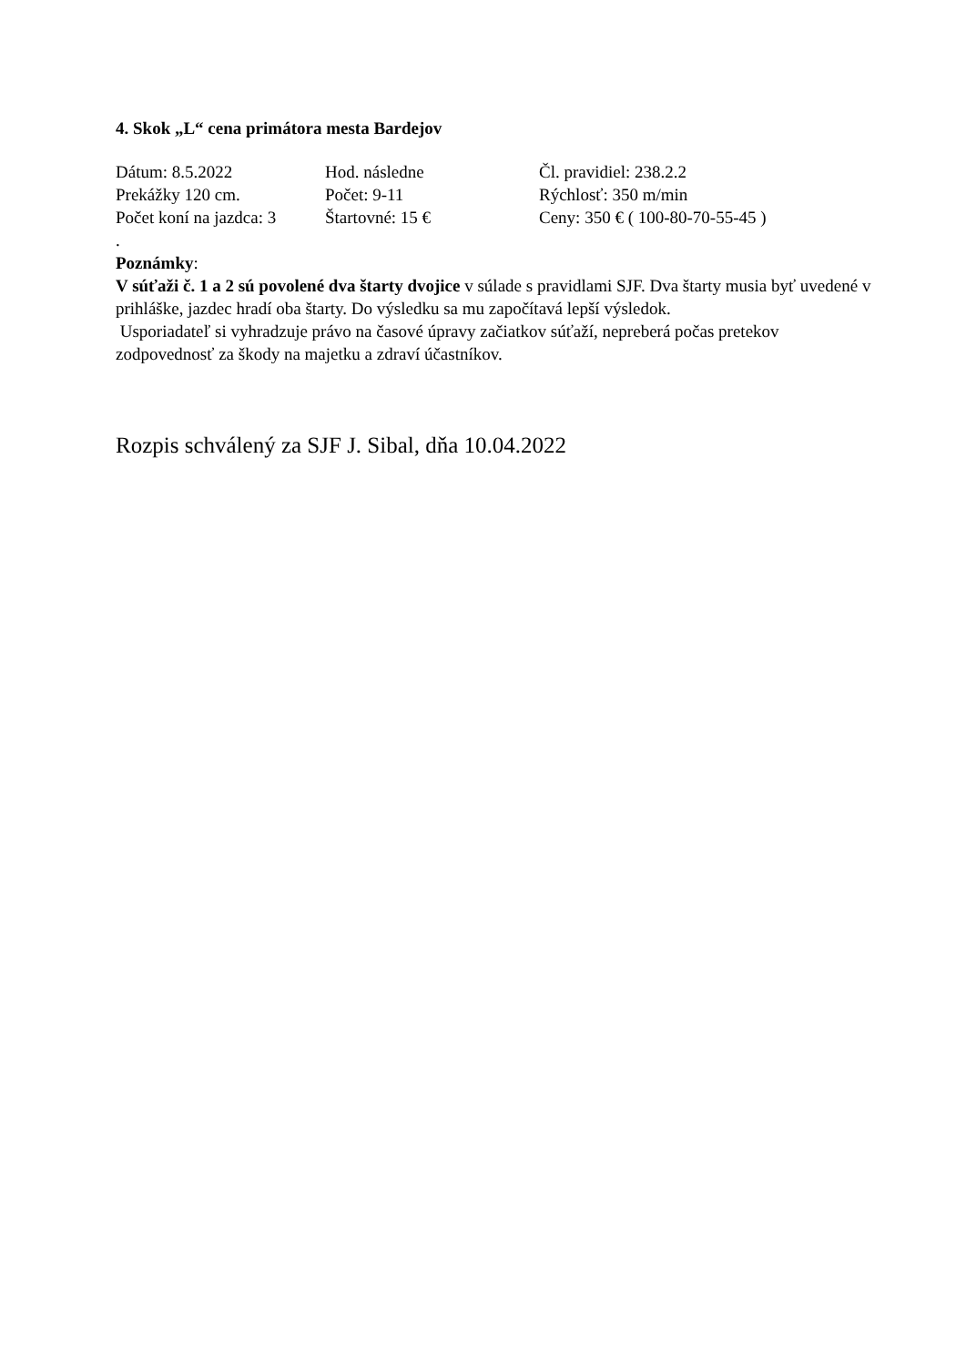4. Skok „L“ cena primátora mesta Bardejov
Dátum: 8.5.2022 Hod. následne Čl. pravidiel: 238.2.2
Prekážky 120 cm. Počet: 9-11 Rýchlosť: 350 m/min
Počet koní na jazdca: 3 Štartovné: 15 € Ceny: 350 € ( 100-80-70-55-45 )
.
Poznámky:
V súťaži č. 1 a 2 sú povolené dva štarty dvojice v súlade s pravidlami SJF. Dva štarty musia byť uvedené v prihláške, jazdec hradí oba štarty. Do výsledku sa mu započítavá lepší výsledok.
Usporiadateľ si vyhradzuje právo na časové úpravy začiatkov súťaží, nepreberá počas pretekov zodpovednosť za škody na majetku a zdraví účastníkov.
Rozpis schválený za SJF J. Sibal, dňa 10.04.2022